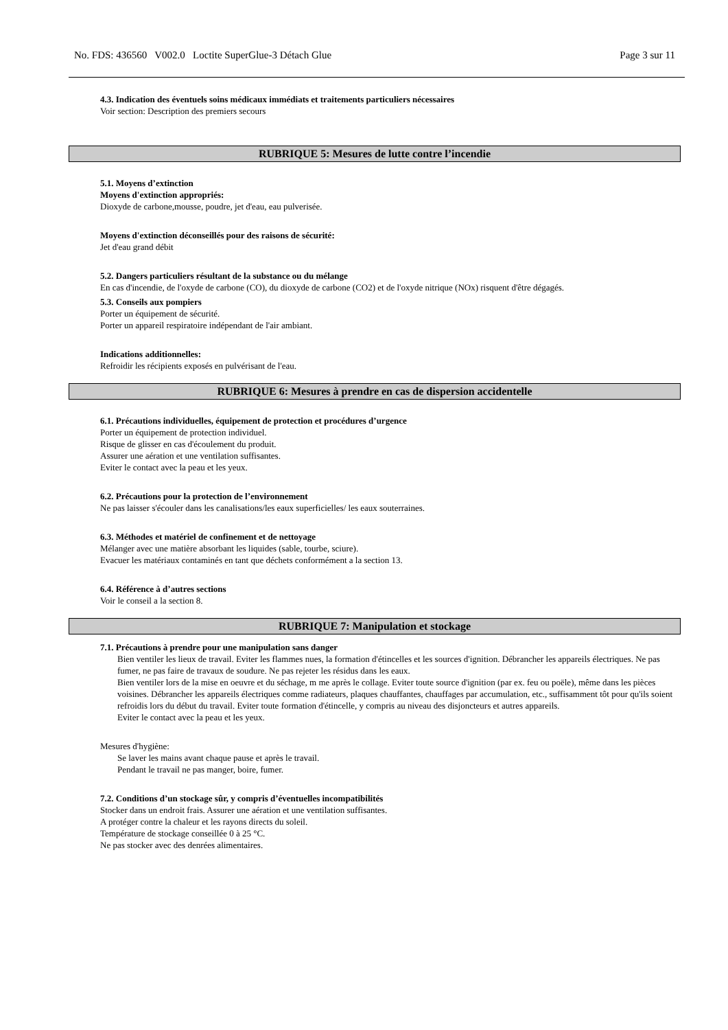No. FDS: 436560 V002.0 Loctite SuperGlue-3 Détach Glue Page 3 sur 11
4.3. Indication des éventuels soins médicaux immédiats et traitements particuliers nécessaires
Voir section: Description des premiers secours
RUBRIQUE 5: Mesures de lutte contre l’incendie
5.1. Moyens d’extinction
Moyens d'extinction appropriés:
Dioxyde de carbone,mousse, poudre, jet d'eau, eau pulverisée.
Moyens d'extinction déconseillés pour des raisons de sécurité:
Jet d'eau grand débit
5.2. Dangers particuliers résultant de la substance ou du mélange
En cas d'incendie, de l'oxyde de carbone (CO), du dioxyde de carbone (CO2) et de l'oxyde nitrique (NOx) risquent d'être dégagés.
5.3. Conseils aux pompiers
Porter un équipement de sécurité.
Porter un appareil respiratoire indépendant de l'air ambiant.
Indications additionnelles:
Refroidir les récipients exposés en pulvérisant de l'eau.
RUBRIQUE 6: Mesures à prendre en cas de dispersion accidentelle
6.1. Précautions individuelles, équipement de protection et procédures d’urgence
Porter un équipement de protection individuel.
Risque de glisser en cas d'écoulement du produit.
Assurer une aération et une ventilation suffisantes.
Eviter le contact avec la peau et les yeux.
6.2. Précautions pour la protection de l’environnement
Ne pas laisser s'écouler dans les canalisations/les eaux superficielles/ les eaux souterraines.
6.3. Méthodes et matériel de confinement et de nettoyage
Mélanger avec une matière absorbant les liquides (sable, tourbe, sciure).
Evacuer les matériaux contaminés en tant que déchets conformément a la section 13.
6.4. Référence à d’autres sections
Voir le conseil a la section 8.
RUBRIQUE 7: Manipulation et stockage
7.1. Précautions à prendre pour une manipulation sans danger
Bien ventiler les lieux de travail. Eviter les flammes nues, la formation d'étincelles et les sources d'ignition. Débrancher les appareils électriques. Ne pas fumer, ne pas faire de travaux de soudure. Ne pas rejeter les résidus dans les eaux.
Bien ventiler lors de la mise en oeuvre et du séchage, m me après le collage. Eviter toute source d'ignition (par ex. feu ou poële), même dans les pièces voisines. Débrancher les appareils électriques comme radiateurs, plaques chauffantes, chauffages par accumulation, etc., suffisamment tôt pour qu'ils soient refroidis lors du début du travail. Eviter toute formation d'étincelle, y compris au niveau des disjoncteurs et autres appareils.
Eviter le contact avec la peau et les yeux.
Mesures d'hygiène:
Se laver les mains avant chaque pause et après le travail.
Pendant le travail ne pas manger, boire, fumer.
7.2. Conditions d’un stockage sûr, y compris d’éventuelles incompatibilités
Stocker dans un endroit frais. Assurer une aération et une ventilation suffisantes.
A protéger contre la chaleur et les rayons directs du soleil.
Température de stockage conseillée 0 à 25 °C.
Ne pas stocker avec des denrées alimentaires.